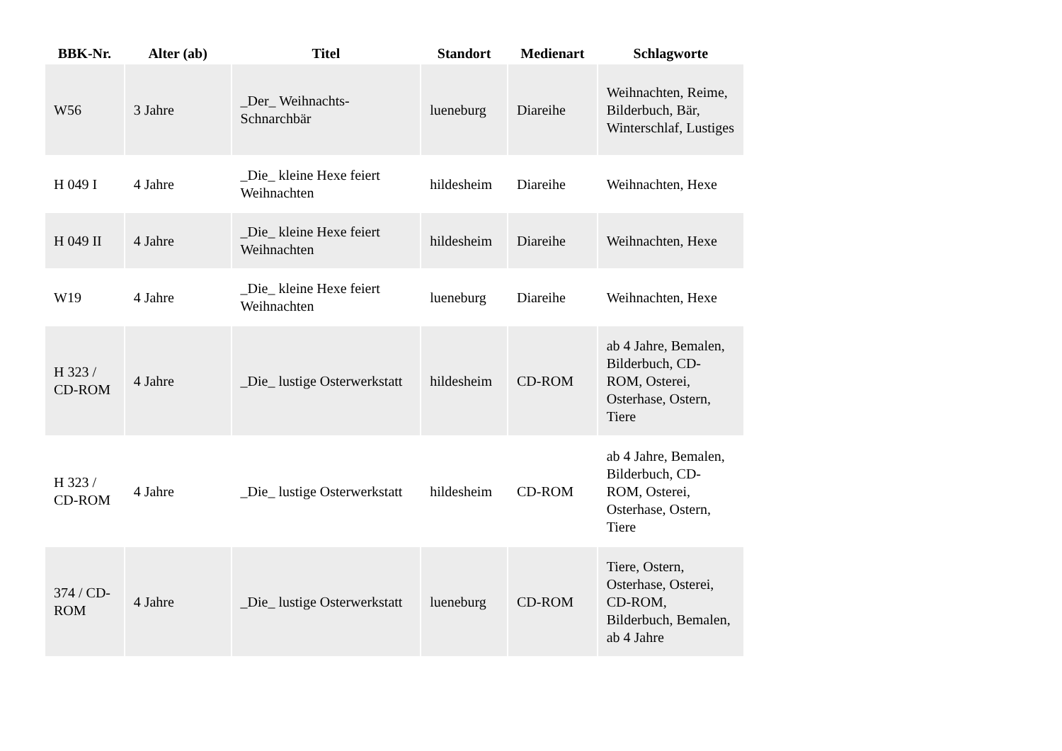| BBK-Nr. | Alter (ab) | Titel | Standort | Medienart | Schlagworte |
| --- | --- | --- | --- | --- | --- |
| W56 | 3 Jahre | _Der_ Weihnachts-Schnarchbär | lueneburg | Diareihe | Weihnachten, Reime, Bilderbuch, Bär, Winterschlaf, Lustiges |
| H 049 I | 4 Jahre | _Die_ kleine Hexe feiert Weihnachten | hildesheim | Diareihe | Weihnachten, Hexe |
| H 049 II | 4 Jahre | _Die_ kleine Hexe feiert Weihnachten | hildesheim | Diareihe | Weihnachten, Hexe |
| W19 | 4 Jahre | _Die_ kleine Hexe feiert Weihnachten | lueneburg | Diareihe | Weihnachten, Hexe |
| H 323 / CD-ROM | 4 Jahre | _Die_ lustige Osterwerkstatt | hildesheim | CD-ROM | ab 4 Jahre, Bemalen, Bilderbuch, CD-ROM, Osterei, Osterhase, Ostern, Tiere |
| H 323 / CD-ROM | 4 Jahre | _Die_ lustige Osterwerkstatt | hildesheim | CD-ROM | ab 4 Jahre, Bemalen, Bilderbuch, CD-ROM, Osterei, Osterhase, Ostern, Tiere |
| 374 / CD-ROM | 4 Jahre | _Die_ lustige Osterwerkstatt | lueneburg | CD-ROM | Tiere, Ostern, Osterhase, Osterei, CD-ROM, Bilderbuch, Bemalen, ab 4 Jahre |